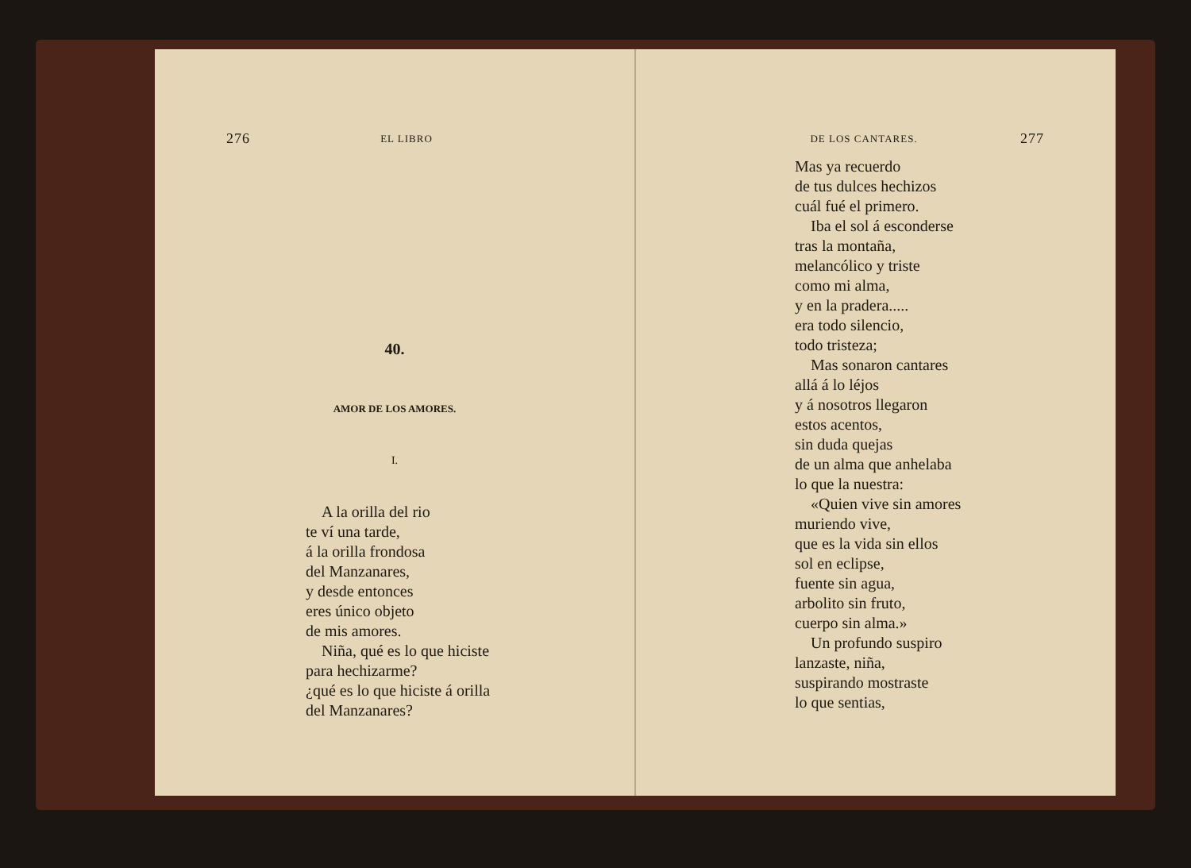276 EL LIBRO
40.
AMOR DE LOS AMORES.
I.
A la orilla del rio
te ví una tarde,
á la orilla frondosa
del Manzanares,
y desde entonces
eres único objeto
de mis amores.
Niña, qué es lo que hiciste
para hechizarme?
¿qué es lo que hiciste á orilla
del Manzanares?
DE LOS CANTARES. 277
Mas ya recuerdo
de tus dulces hechizos
cuál fué el primero.
Iba el sol á esconderse
tras la montaña,
melancólico y triste
como mi alma,
y en la pradera.....
era todo silencio,
todo tristeza;
Mas sonaron cantares
allá á lo léjos
y á nosotros llegaron
estos acentos,
sin duda quejas
de un alma que anhelaba
lo que la nuestra:
«Quien vive sin amores
muriendo vive,
que es la vida sin ellos
sol en eclipse,
fuente sin agua,
arbolito sin fruto,
cuerpo sin alma.»
Un profundo suspiro
lanzaste, niña,
suspirando mostraste
lo que sentias,